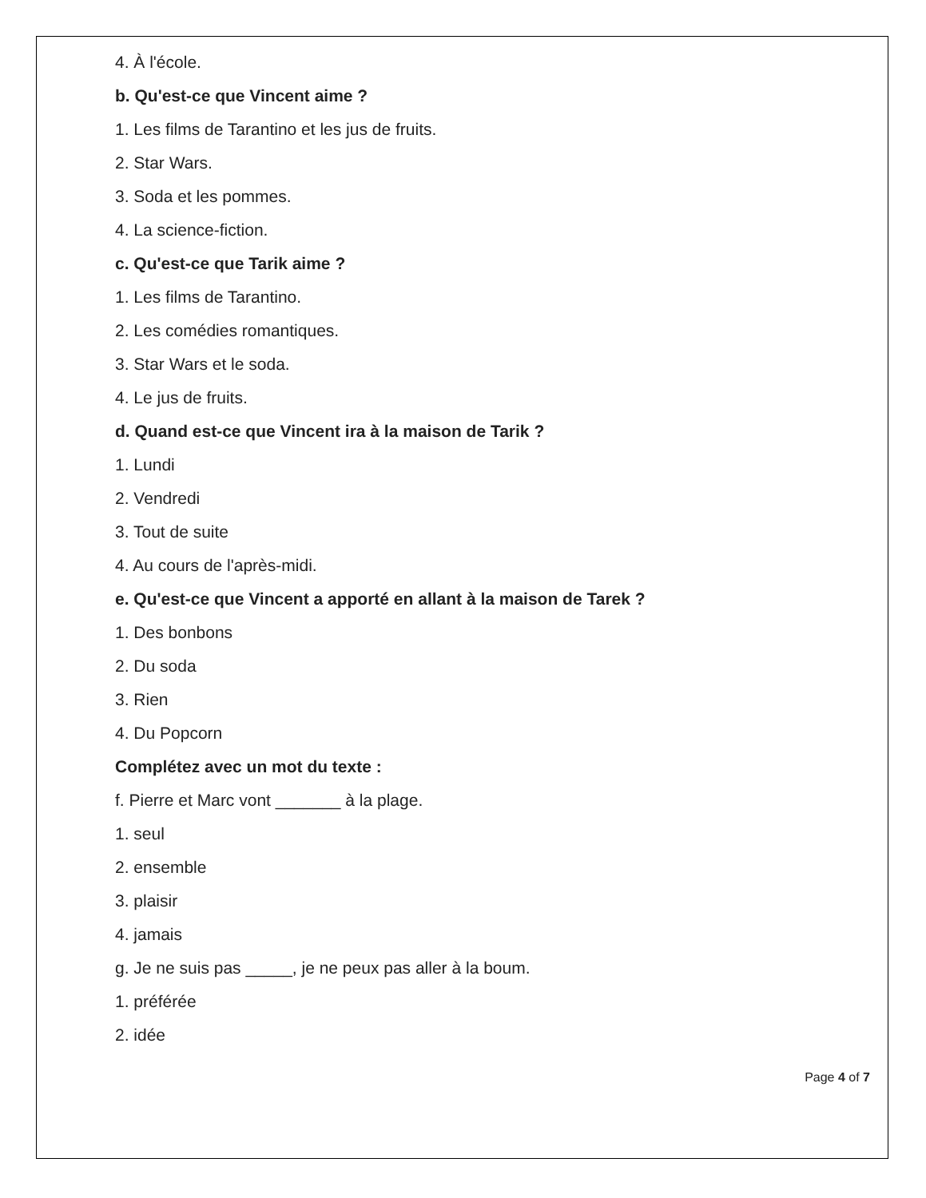4. À l'école.
b. Qu'est-ce que Vincent aime ?
1. Les films de Tarantino et les jus de fruits.
2. Star Wars.
3. Soda et les pommes.
4. La science-fiction.
c. Qu'est-ce que Tarik aime ?
1. Les films de Tarantino.
2. Les comédies romantiques.
3. Star Wars et le soda.
4. Le jus de fruits.
d. Quand est-ce que Vincent ira à la maison de Tarik ?
1. Lundi
2. Vendredi
3. Tout de suite
4. Au cours de l'après-midi.
e. Qu'est-ce que Vincent a apporté en allant à la maison de Tarek ?
1. Des bonbons
2. Du soda
3. Rien
4. Du Popcorn
Complétez avec un mot du texte :
f. Pierre et Marc vont _______ à la plage.
1. seul
2. ensemble
3. plaisir
4. jamais
g. Je ne suis pas _____, je ne peux pas aller à la boum.
1. préférée
2. idée
Page 4 of 7